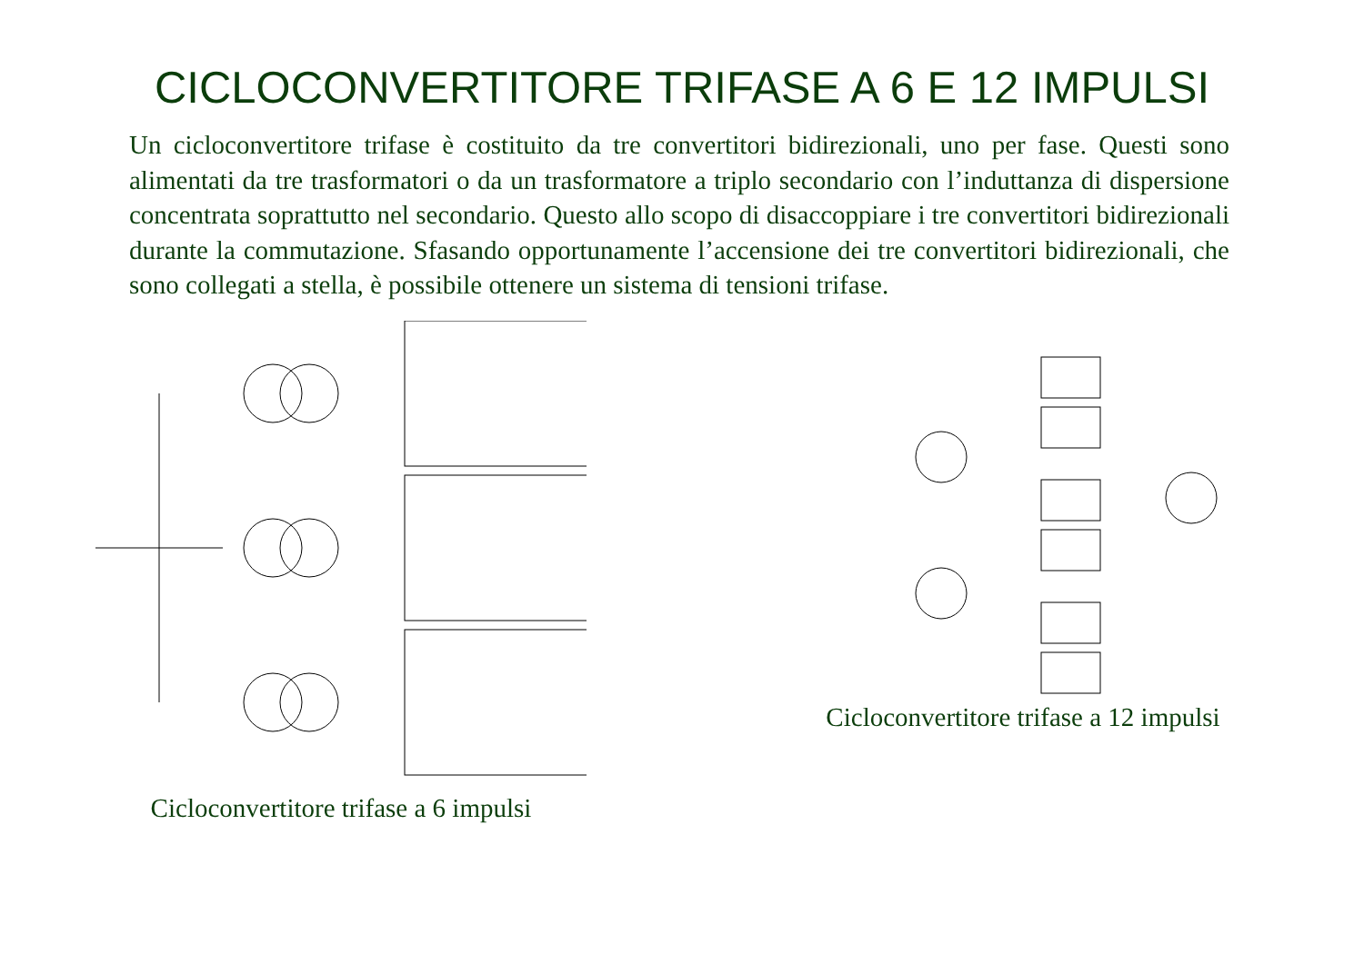CICLOCONVERTITORE TRIFASE A 6 E 12 IMPULSI
Un cicloconvertitore trifase è costituito da tre convertitori bidirezionali, uno per fase. Questi sono alimentati da tre trasformatori o da un trasformatore a triplo secondario con l’induttanza di dispersione concentrata soprattutto nel secondario. Questo allo scopo di disaccoppiare i tre convertitori bidirezionali durante la commutazione. Sfasando opportunamente l’accensione dei tre convertitori bidirezionali, che sono collegati a stella, è possibile ottenere un sistema di tensioni trifase.
Cicloconvertitore trifase a 6 impulsi Cicloconvertitore trifase a 12 impulsi